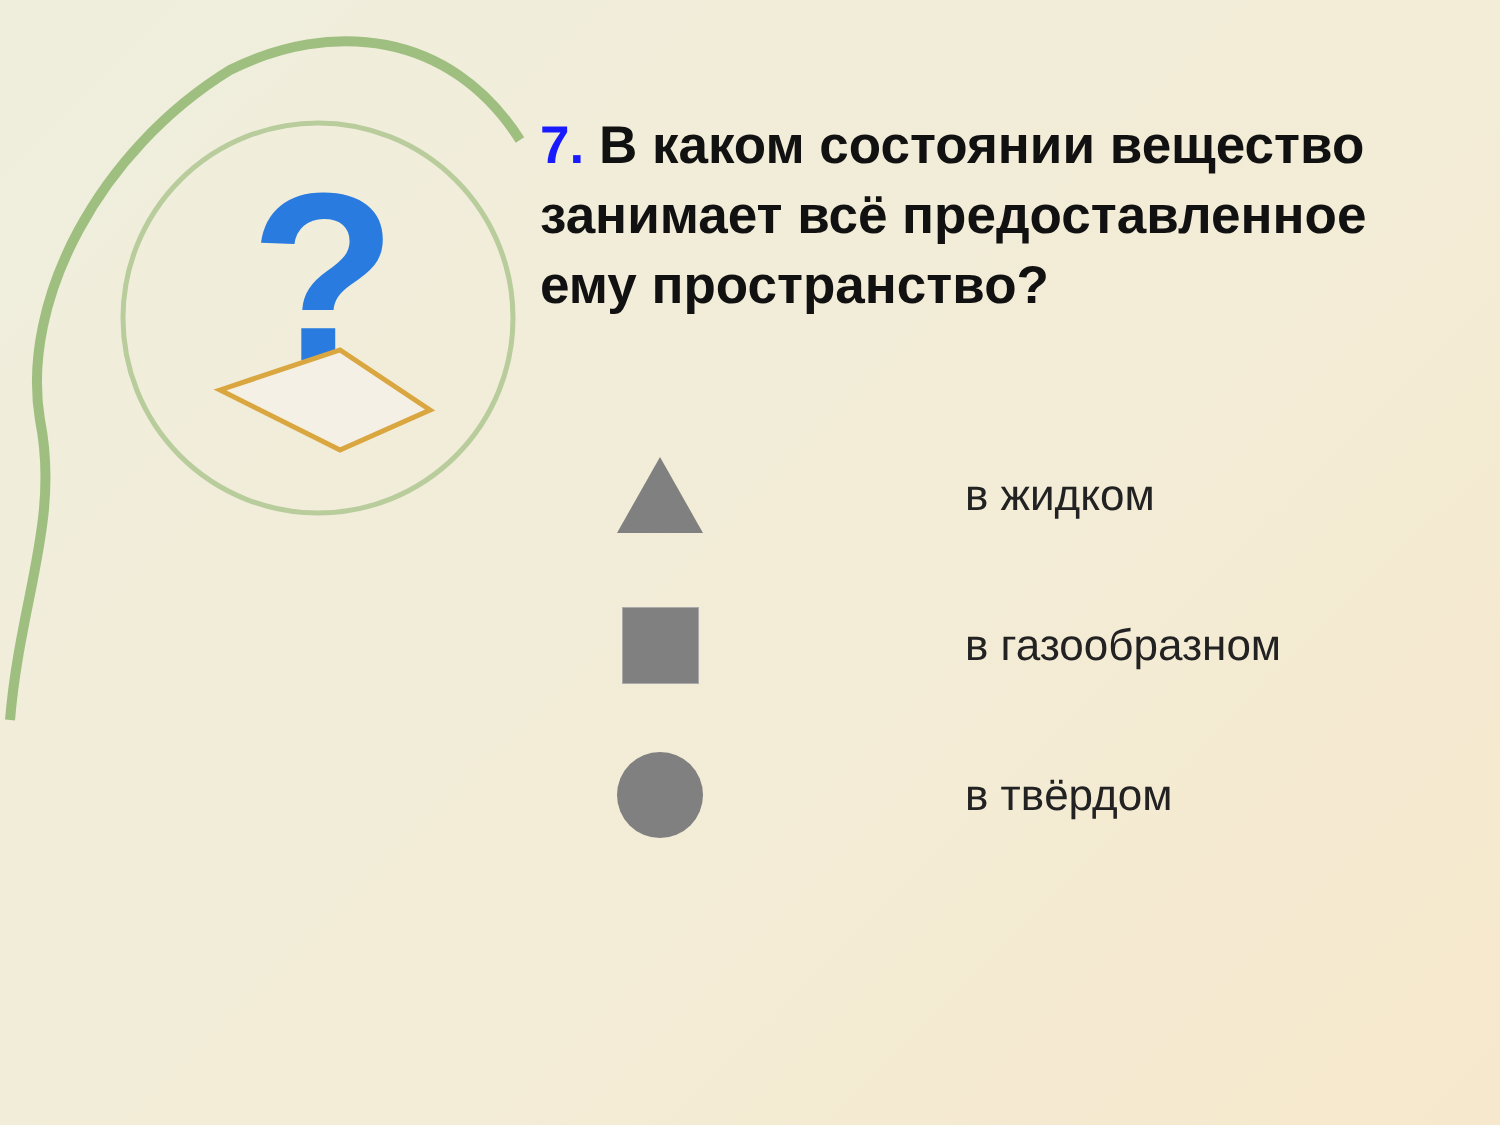?
7. В каком состоянии вещество занимает всё предоставленное ему пространство?
в жидком
в газообразном
в твёрдом